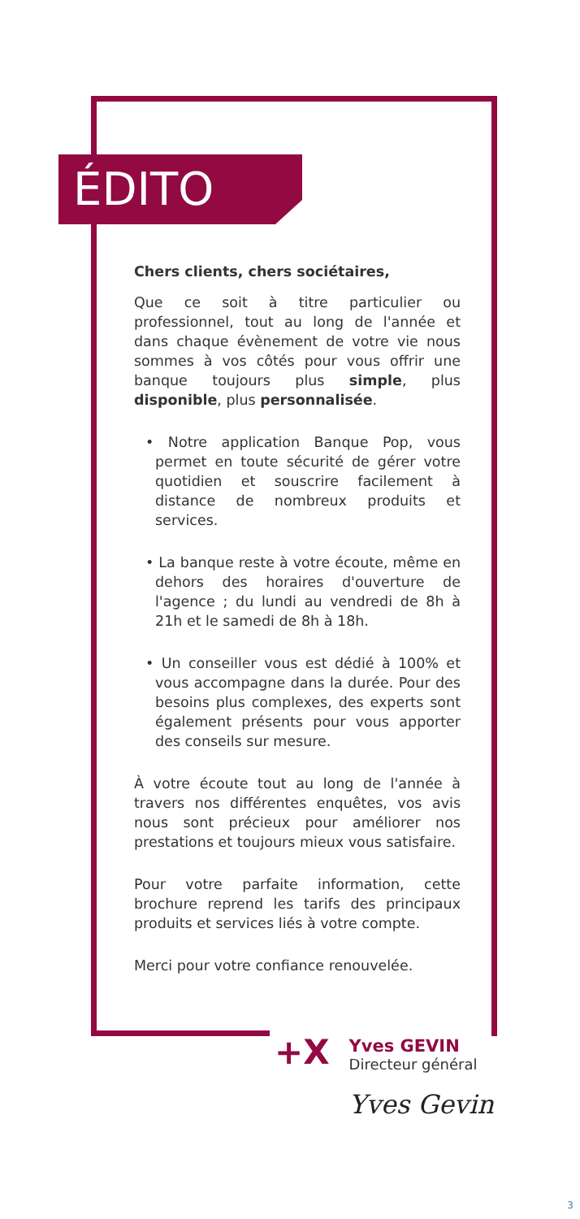ÉDITO
Chers clients, chers sociétaires,
Que ce soit à titre particulier ou professionnel, tout au long de l'année et dans chaque évènement de votre vie nous sommes à vos côtés pour vous offrir une banque toujours plus simple, plus disponible, plus personnalisée.
• Notre application Banque Pop, vous permet en toute sécurité de gérer votre quotidien et souscrire facilement à distance de nombreux produits et services.
• La banque reste à votre écoute, même en dehors des horaires d'ouverture de l'agence ; du lundi au vendredi de 8h à 21h et le samedi de 8h à 18h.
• Un conseiller vous est dédié à 100% et vous accompagne dans la durée. Pour des besoins plus complexes, des experts sont également présents pour vous apporter des conseils sur mesure.
À votre écoute tout au long de l'année à travers nos différentes enquêtes, vos avis nous sont précieux pour améliorer nos prestations et toujours mieux vous satisfaire.
Pour votre parfaite information, cette brochure reprend les tarifs des principaux produits et services liés à votre compte.
Merci pour votre confiance renouvelée.
+X
Yves GEVIN
Directeur général
Yves Gevin
3